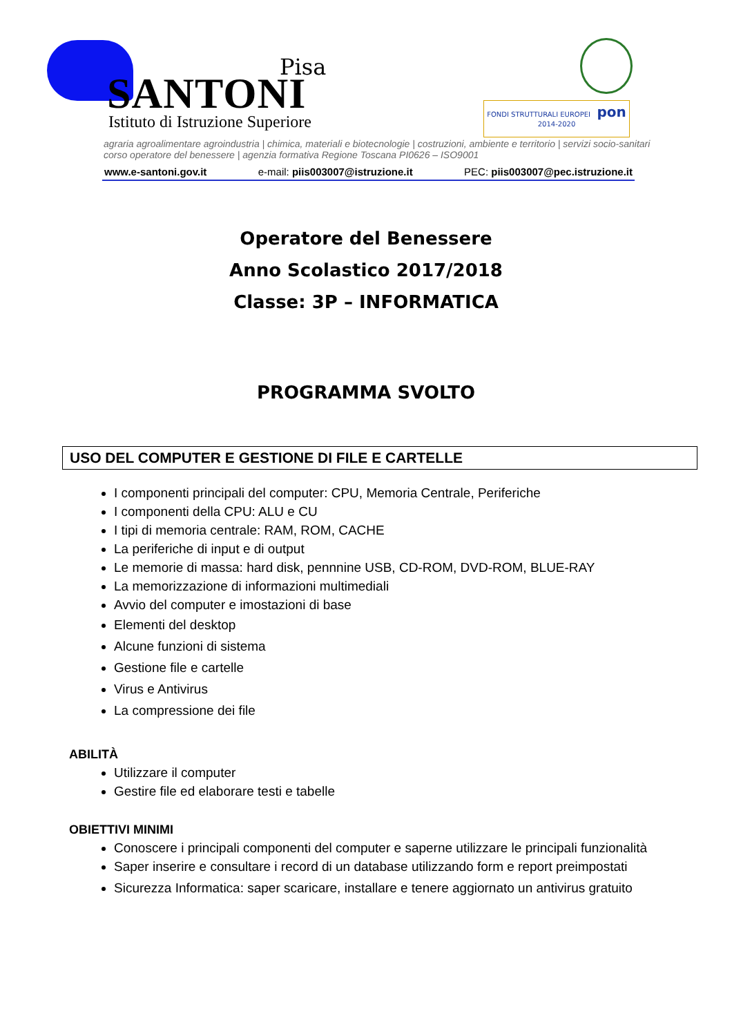Pisa
SANTONI
Istituto di Istruzione Superiore
FONDI STRUTTURALI EUROPEI pon 2014-2020
agraria agroalimentare agroindustria | chimica, materiali e biotecnologie | costruzioni, ambiente e territorio | servizi socio-sanitari
corso operatore del benessere | agenzia formativa Regione Toscana PI0626 – ISO9001
www.e-santoni.gov.it e-mail: piis003007@istruzione.it PEC: piis003007@pec.istruzione.it
Operatore del Benessere
Anno Scolastico 2017/2018
Classe: 3P – INFORMATICA
PROGRAMMA SVOLTO
USO DEL COMPUTER E GESTIONE DI FILE E CARTELLE
I componenti principali del computer: CPU, Memoria Centrale, Periferiche
I componenti della CPU: ALU e CU
I tipi di memoria centrale: RAM, ROM, CACHE
La periferiche di input e di output
Le memorie di massa: hard disk, pennnine USB, CD-ROM, DVD-ROM, BLUE-RAY
La memorizzazione di informazioni multimediali
Avvio del computer e imostazioni di base
Elementi del desktop
Alcune funzioni di sistema
Gestione file e cartelle
Virus e Antivirus
La compressione dei file
ABILITÀ
Utilizzare il computer
Gestire file ed elaborare testi e tabelle
OBIETTIVI MINIMI
Conoscere i principali componenti del computer e saperne utilizzare le principali funzionalità
Saper inserire e consultare i record di un database utilizzando form e report preimpostati
Sicurezza Informatica: saper scaricare, installare e tenere aggiornato un antivirus gratuito